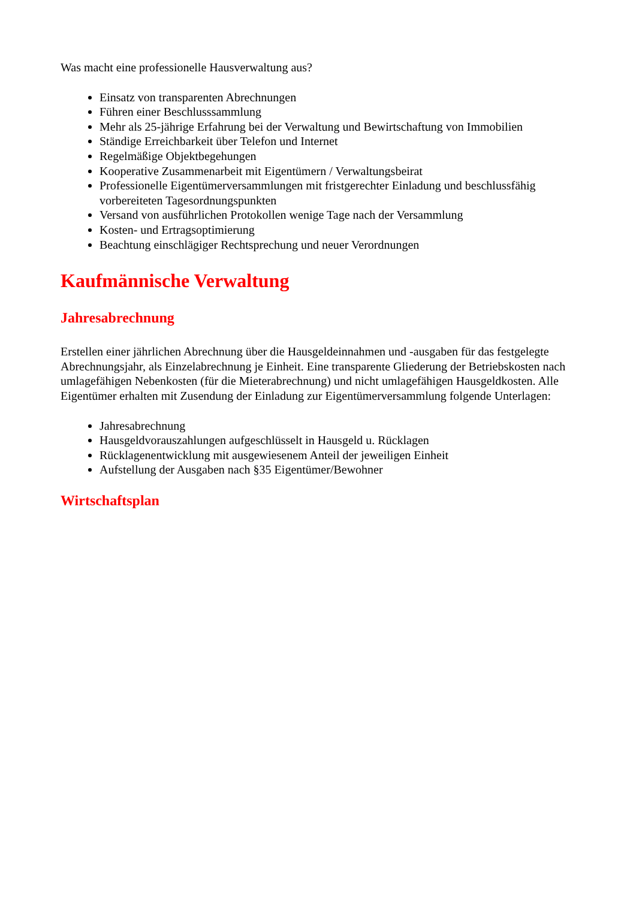Was macht eine professionelle Hausverwaltung aus?
Einsatz von transparenten Abrechnungen
Führen einer Beschlusssammlung
Mehr als 25-jährige Erfahrung bei der Verwaltung und Bewirtschaftung von Immobilien
Ständige Erreichbarkeit über Telefon und Internet
Regelmäßige Objektbegehungen
Kooperative Zusammenarbeit mit Eigentümern / Verwaltungsbeirat
Professionelle Eigentümerversammlungen mit fristgerechter Einladung und beschlussfähig vorbereiteten Tagesordnungspunkten
Versand von ausführlichen Protokollen wenige Tage nach der Versammlung
Kosten- und Ertragsoptimierung
Beachtung einschlägiger Rechtsprechung und neuer Verordnungen
Kaufmännische Verwaltung
Jahresabrechnung
Erstellen einer jährlichen Abrechnung über die Hausgeldeinnahmen und -ausgaben für das festgelegte Abrechnungsjahr, als Einzelabrechnung je Einheit. Eine transparente Gliederung der Betriebskosten nach umlagefähigen Nebenkosten (für die Mieterabrechnung) und nicht umlagefähigen Hausgeldkosten. Alle Eigentümer erhalten mit Zusendung der Einladung zur Eigentümerversammlung folgende Unterlagen:
Jahresabrechnung
Hausgeldvorauszahlungen aufgeschlüsselt in Hausgeld u. Rücklagen
Rücklagenentwicklung mit ausgewiesenem Anteil der jeweiligen Einheit
Aufstellung der Ausgaben nach §35 Eigentümer/Bewohner
Wirtschaftsplan